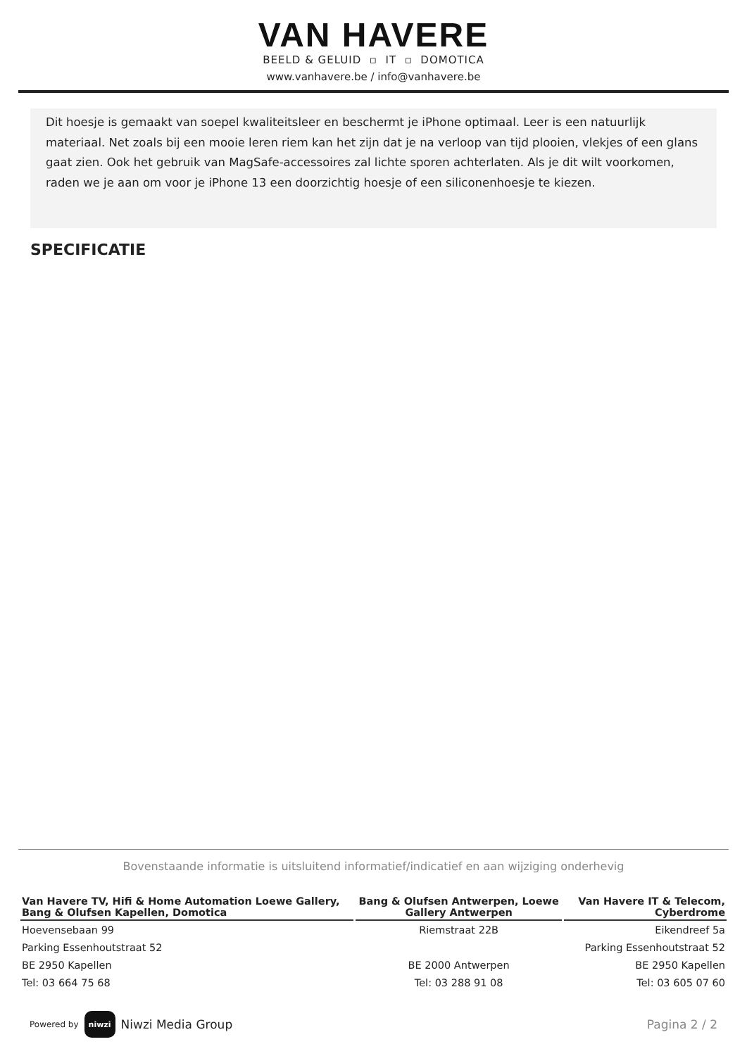VAN HAVERE
BEELD & GELUID ▫ IT ▫ DOMOTICA
www.vanhavere.be / info@vanhavere.be
Dit hoesje is gemaakt van soepel kwaliteitsleer en beschermt je iPhone optimaal. Leer is een natuurlijk materiaal. Net zoals bij een mooie leren riem kan het zijn dat je na verloop van tijd plooien, vlekjes of een glans gaat zien. Ook het gebruik van MagSafe-accessoires zal lichte sporen achterlaten. Als je dit wilt voorkomen, raden we je aan om voor je iPhone 13 een doorzichtig hoesje of een siliconenhoesje te kiezen.
SPECIFICATIE
Bovenstaande informatie is uitsluitend informatief/indicatief en aan wijziging onderhevig
| Van Havere TV, Hifi & Home Automation Loewe Gallery, Bang & Olufsen Kapellen, Domotica | Bang & Olufsen Antwerpen, Loewe Gallery Antwerpen | Van Havere IT & Telecom, Cyberdrome |
| --- | --- | --- |
| Hoevensebaan 99 | Riemstraat 22B | Eikendreef 5a |
| Parking Essenhoutstraat 52 | | Parking Essenhoutstraat 52 |
| BE 2950 Kapellen | BE 2000 Antwerpen | BE 2950 Kapellen |
| Tel: 03 664 75 68 | Tel: 03 288 91 08 | Tel: 03 605 07 60 |
Powered by niwzi Niwzi Media Group
Pagina 2 / 2